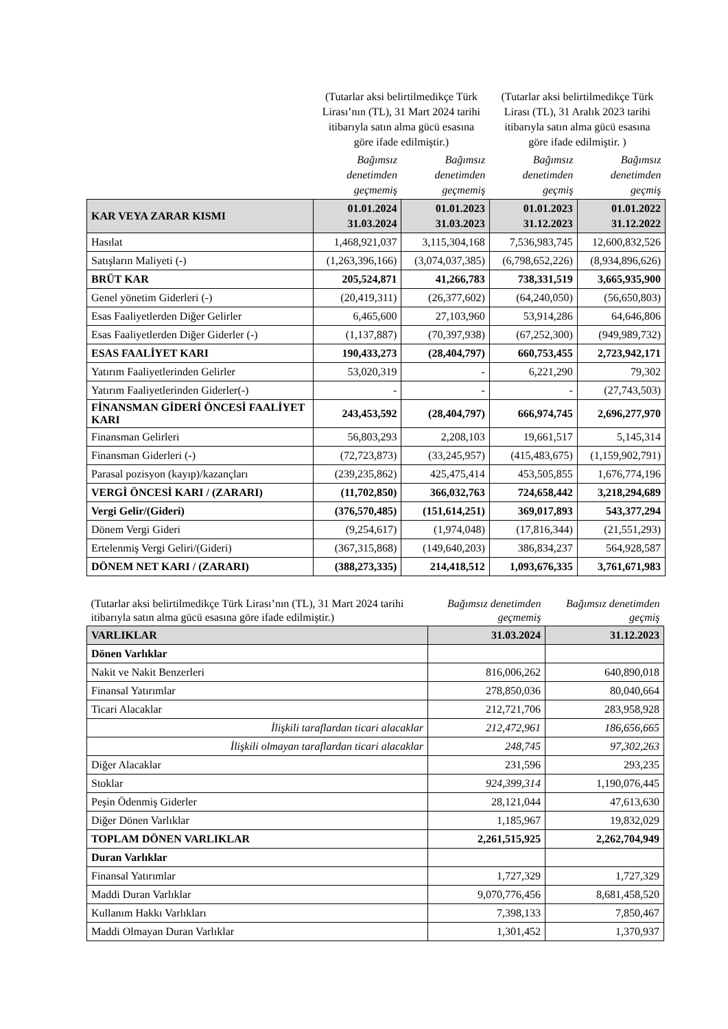| | (Tutarlar aksi belirtilmedikçe Türk Lirası’nın (TL), 31 Mart 2024 tarihi itibarıyla satın alma gücü esasına göre ifade edilmiştir.) | | (Tutarlar aksi belirtilmedikçe Türk Lirası (TL), 31 Aralık 2023 tarihi itibarıyla satın alma gücü esasına göre ifade edilmiştir. ) | |
| | Bağımsız denetimden geçmemiş | Bağımsız denetimden geçmemiş | Bağımsız denetimden geçmiş | Bağımsız denetimden geçmiş |
| KAR VEYA ZARAR KISMI | 01.01.2024 31.03.2024 | 01.01.2023 31.03.2023 | 01.01.2023 31.12.2023 | 01.01.2022 31.12.2022 |
| Hasılat | 1,468,921,037 | 3,115,304,168 | 7,536,983,745 | 12,600,832,526 |
| Satışların Maliyeti (-) | (1,263,396,166) | (3,074,037,385) | (6,798,652,226) | (8,934,896,626) |
| BRÜT KAR | 205,524,871 | 41,266,783 | 738,331,519 | 3,665,935,900 |
| Genel yönetim Giderleri (-) | (20,419,311) | (26,377,602) | (64,240,050) | (56,650,803) |
| Esas Faaliyetlerden Diğer Gelirler | 6,465,600 | 27,103,960 | 53,914,286 | 64,646,806 |
| Esas Faaliyetlerden Diğer Giderler (-) | (1,137,887) | (70,397,938) | (67,252,300) | (949,989,732) |
| ESAS FAALİYET KARI | 190,433,273 | (28,404,797) | 660,753,455 | 2,723,942,171 |
| Yatırım Faaliyetlerinden Gelirler | 53,020,319 | - | 6,221,290 | 79,302 |
| Yatırım Faaliyetlerinden Giderler(-) | - | - | - | (27,743,503) |
| FİNANSMAN GİDERİ ÖNCESİ FAALİYET KARI | 243,453,592 | (28,404,797) | 666,974,745 | 2,696,277,970 |
| Finansman Gelirleri | 56,803,293 | 2,208,103 | 19,661,517 | 5,145,314 |
| Finansman Giderleri (-) | (72,723,873) | (33,245,957) | (415,483,675) | (1,159,902,791) |
| Parasal pozisyon (kayıp)/kazançları | (239,235,862) | 425,475,414 | 453,505,855 | 1,676,774,196 |
| VERGİ ÖNCESİ KARI / (ZARARI) | (11,702,850) | 366,032,763 | 724,658,442 | 3,218,294,689 |
| Vergi Gelir/(Gideri) | (376,570,485) | (151,614,251) | 369,017,893 | 543,377,294 |
| Dönem Vergi Gideri | (9,254,617) | (1,974,048) | (17,816,344) | (21,551,293) |
| Ertelenmiş Vergi Geliri/(Gideri) | (367,315,868) | (149,640,203) | 386,834,237 | 564,928,587 |
| DÖNEM NET KARI / (ZARARI) | (388,273,335) | 214,418,512 | 1,093,676,335 | 3,761,671,983 |
| (Tutarlar aksi belirtilmedikçe Türk Lirası’nın (TL), 31 Mart 2024 tarihi itibarıyla satın alma gücü esasına göre ifade edilmiştir.) | Bağımsız denetimden geçmemiş | Bağımsız denetimden geçmiş |
| VARLIKLAR | 31.03.2024 | 31.12.2023 |
| Dönen Varlıklar | | |
| Nakit ve Nakit Benzerleri | 816,006,262 | 640,890,018 |
| Finansal Yatırımlar | 278,850,036 | 80,040,664 |
| Ticari Alacaklar | 212,721,706 | 283,958,928 |
| İlişkili taraflardan ticari alacaklar | 212,472,961 | 186,656,665 |
| İlişkili olmayan taraflardan ticari alacaklar | 248,745 | 97,302,263 |
| Diğer Alacaklar | 231,596 | 293,235 |
| Stoklar | 924,399,314 | 1,190,076,445 |
| Peşin Ödenmiş Giderler | 28,121,044 | 47,613,630 |
| Diğer Dönen Varlıklar | 1,185,967 | 19,832,029 |
| TOPLAM DÖNEN VARLIKLAR | 2,261,515,925 | 2,262,704,949 |
| Duran Varlıklar | | |
| Finansal Yatırımlar | 1,727,329 | 1,727,329 |
| Maddi Duran Varlıklar | 9,070,776,456 | 8,681,458,520 |
| Kullanım Hakkı Varlıkları | 7,398,133 | 7,850,467 |
| Maddi Olmayan Duran Varlıklar | 1,301,452 | 1,370,937 |